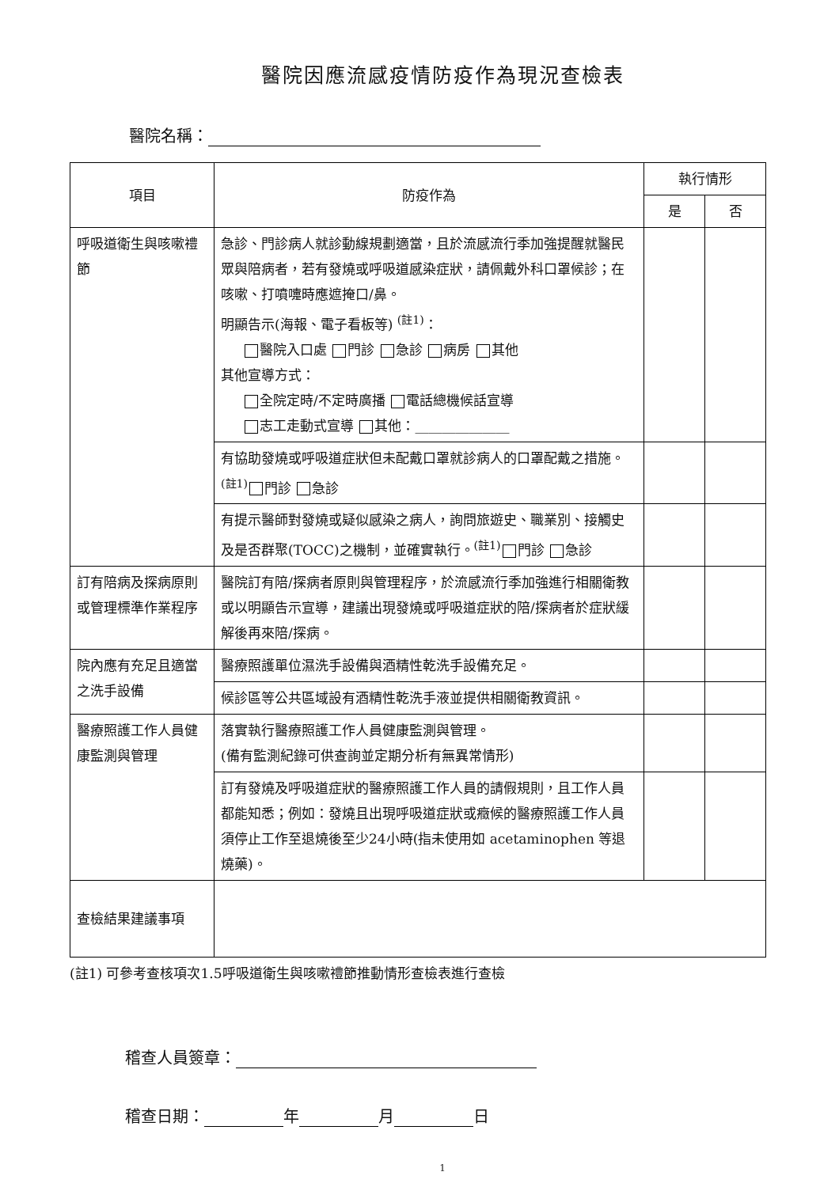醫院因應流感疫情防疫作為現況查檢表
醫院名稱：
| 項目 | 防疫作為 | 執行情形 | |
| --- | --- | --- | --- |
| | | 是 | 否 |
| 呼吸道衛生與咳嗽禮節 | 急診、門診病人就診動線規劃適當，且於流感流行季加強提醒就醫民眾與陪病者，若有發燒或呼吸道感染症狀，請佩戴外科口罩候診；在咳嗽、打噴嚏時應遮掩口/鼻。 明顯告示(海報、電子看板等) <sup>(註1)</sup>： 醫院入口處 門診 急診 病房 其他 其他宣導方式： 全院定時/不定時廣播 電話總機候話宣導 志工走動式宣導 其他：______________ | | |
| | 有協助發燒或呼吸道症狀但未配戴口罩就診病人的口罩配戴之措施。<sup>(註1)</sup> 門診 急診 | | |
| | 有提示醫師對發燒或疑似感染之病人，詢問旅遊史、職業別、接觸史及是否群聚(TOCC)之機制，並確實執行。<sup>(註1)</sup> 門診 急診 | | |
| 訂有陪病及探病原則或管理標準作業程序 | 醫院訂有陪/探病者原則與管理程序，於流感流行季加強進行相關衛教或以明顯告示宣導，建議出現發燒或呼吸道症狀的陪/探病者於症狀緩解後再來陪/探病。 | | |
| 院內應有充足且適當之洗手設備 | 醫療照護單位濕洗手設備與酒精性乾洗手設備充足。 | | |
| | 候診區等公共區域設有酒精性乾洗手液並提供相關衛教資訊。 | | |
| 醫療照護工作人員健康監測與管理 | 落實執行醫療照護工作人員健康監測與管理。 (備有監測紀錄可供查詢並定期分析有無異常情形) | | |
| | 訂有發燒及呼吸道症狀的醫療照護工作人員的請假規則，且工作人員都能知悉；例如：發燒且出現呼吸道症狀或癥候的醫療照護工作人員須停止工作至退燒後至少24小時(指未使用如 acetaminophen 等退燒藥)。 | | |
| 查檢結果建議事項 | | | |
(註1) 可參考查核項次1.5呼吸道衛生與咳嗽禮節推動情形查檢表進行查檢
稽查人員簽章：
稽查日期： 年 月 日
1